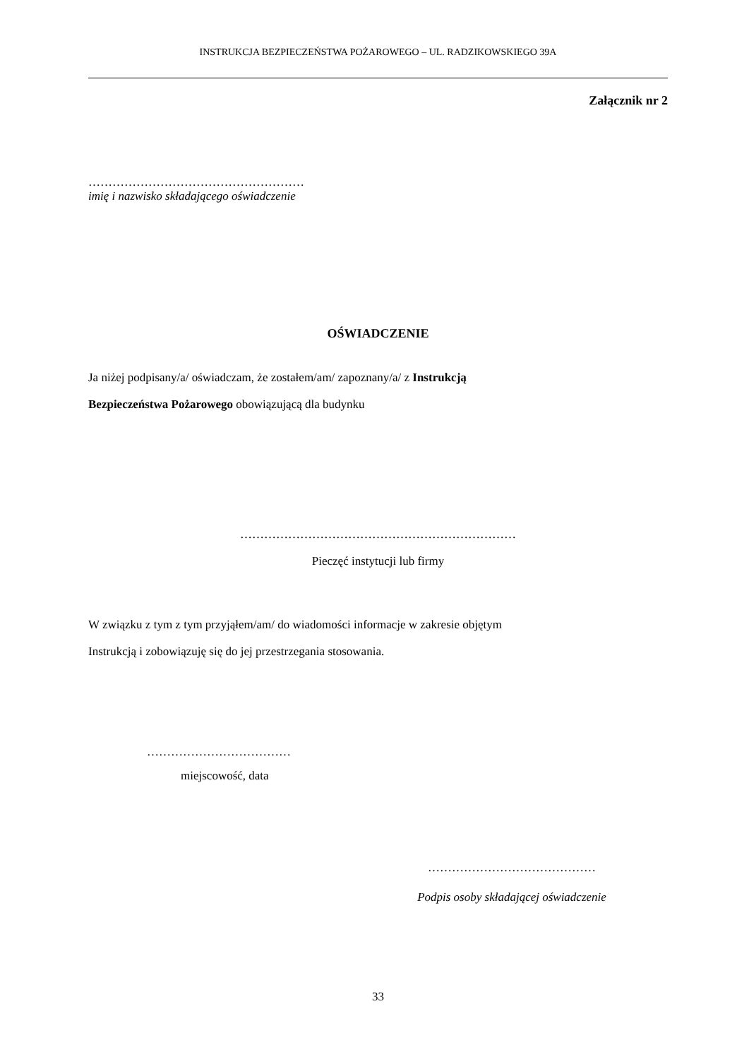INSTRUKCJA BEZPIECZEŃSTWA POŻAROWEGO – UL. RADZIKOWSKIEGO 39A
Załącznik nr 2
………………………………………………
imię i nazwisko składającego oświadczenie
OŚWIADCZENIE
Ja niżej podpisany/a/ oświadczam, że zostałem/am/ zapoznany/a/ z Instrukcją
Bezpieczeństwa Pożarowego obowiązującą dla budynku
……………………………………………………………
Pieczęć instytucji lub firmy
W związku z tym z tym przyjąłem/am/ do wiadomości informacje w zakresie objętym
Instrukcją i zobowiązuję się do jej przestrzegania stosowania.
………………………………
miejscowość, data
……………………………………
Podpis osoby składającej oświadczenie
33